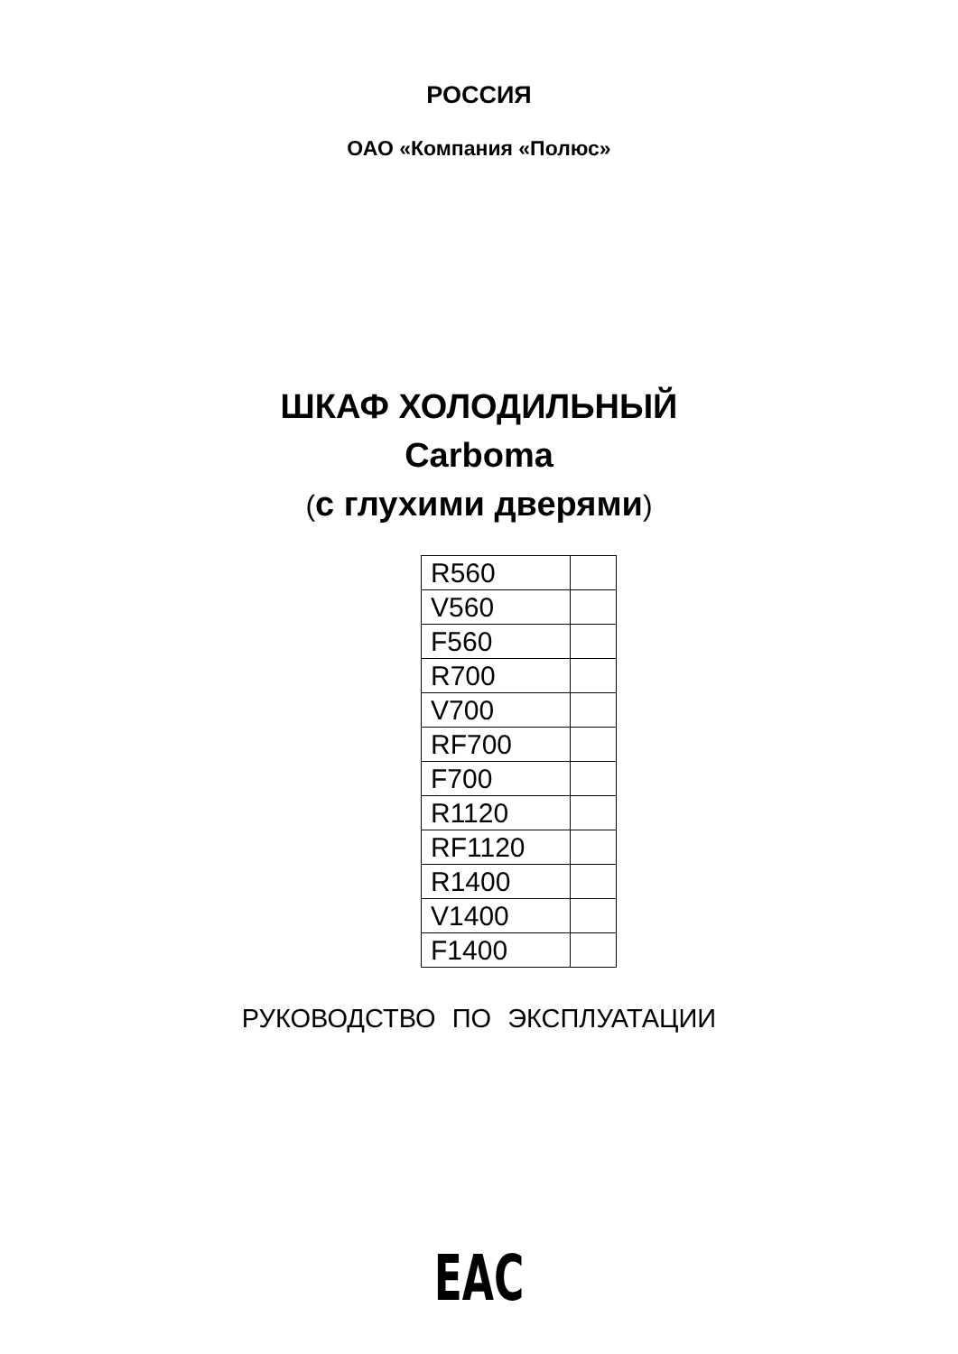РОССИЯ
ОАО «Компания «Полюс»
ШКАФ ХОЛОДИЛЬНЫЙ
Carboma
(с глухими дверями)
| R560 | |
| V560 | |
| F560 | |
| R700 | |
| V700 | |
| RF700 | |
| F700 | |
| R1120 | |
| RF1120 | |
| R1400 | |
| V1400 | |
| F1400 | |
РУКОВОДСТВО ПО ЭКСПЛУАТАЦИИ
EAC